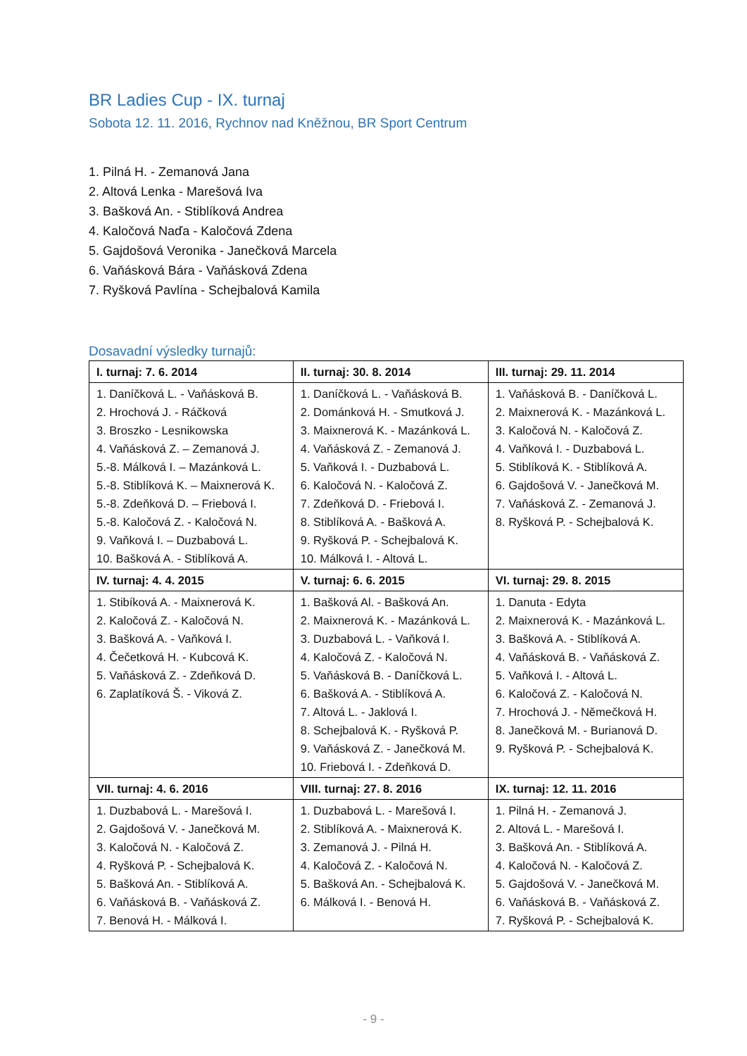BR Ladies Cup - IX. turnaj
Sobota 12. 11. 2016, Rychnov nad Kněžnou, BR Sport Centrum
1. Pilná H. - Zemanová Jana
2. Altová Lenka - Marešová Iva
3. Bašková An. - Stiblíková Andrea
4. Kaločová Naďa - Kaločová Zdena
5. Gajdošová Veronika - Janečková Marcela
6. Vaňásková Bára - Vaňásková Zdena
7. Ryšková Pavlína - Schejbalová Kamila
Dosavadní výsledky turnajů:
| I. turnaj: 7. 6. 2014 | II. turnaj: 30. 8. 2014 | III. turnaj: 29. 11. 2014 |
| --- | --- | --- |
| 1. Daníčková L. - Vaňásková B. 2. Hrochová J. - Ráčková 3. Broszko - Lesnikowska 4. Vaňásková Z. – Zemanová J. 5.-8. Málková I. – Mazánková L. 5.-8. Stiblíková K. – Maixnerová K. 5.-8. Zdeňková D. – Friebová I. 5.-8. Kaločová Z. - Kaločová N. 9. Vaňková I. – Duzbabová L. 10. Bašková A. - Stiblíková A. | 1. Daníčková L. - Vaňásková B. 2. Dománková H. - Smutková J. 3. Maixnerová K. - Mazánková L. 4. Vaňásková Z. - Zemanová J. 5. Vaňková I. - Duzbabová L. 6. Kaločová N. - Kaločová Z. 7. Zdeňková D. - Friebová I. 8. Stiblíková A. - Bašková A. 9. Ryšková P. - Schejbalová K. 10. Málková I. - Altová L. | 1. Vaňásková B. - Daníčková L. 2. Maixnerová K. - Mazánková L. 3. Kaločová N. - Kaločová Z. 4. Vaňková I. - Duzbabová L. 5. Stiblíková K. - Stiblíková A. 6. Gajdošová V. - Janečková M. 7. Vaňásková Z. - Zemanová J. 8. Ryšková P. - Schejbalová K. |
| IV. turnaj: 4. 4. 2015 | V. turnaj: 6. 6. 2015 | VI. turnaj: 29. 8. 2015 |
| 1. Stibíková A. - Maixnerová K. 2. Kaločová Z. - Kaločová N. 3. Bašková A. - Vaňková I. 4. Čečetková H. - Kubcová K. 5. Vaňásková Z. - Zdeňková D. 6. Zaplatíková Š. - Viková Z. | 1. Bašková Al. - Bašková An. 2. Maixnerová K. - Mazánková L. 3. Duzbabová L. - Vaňková I. 4. Kaločová Z. - Kaločová N. 5. Vaňásková B. - Daníčková L. 6. Bašková A. - Stiblíková A. 7. Altová L. - Jaklová I. 8. Schejbalová K. - Ryšková P. 9. Vaňásková Z. - Janečková M. 10. Friebová I. - Zdeňková D. | 1. Danuta - Edyta 2. Maixnerová K. - Mazánková L. 3. Bašková A. - Stiblíková A. 4. Vaňásková B. - Vaňásková Z. 5. Vaňková I. - Altová L. 6. Kaločová Z. - Kaločová N. 7. Hrochová J. - Němečková H. 8. Janečková M. - Burianová D. 9. Ryšková P. - Schejbalová K. |
| VII. turnaj: 4. 6. 2016 | VIII. turnaj: 27. 8. 2016 | IX. turnaj: 12. 11. 2016 |
| 1. Duzbabová L. - Marešová I. 2. Gajdošová V. - Janečková M. 3. Kaločová N. - Kaločová Z. 4. Ryšková P. - Schejbalová K. 5. Bašková An. - Stiblíková A. 6. Vaňásková B. - Vaňásková Z. 7. Benová H. - Málková I. | 1. Duzbabová L. - Marešová I. 2. Stiblíková A. - Maixnerová K. 3. Zemanová J. - Pilná H. 4. Kaločová Z. - Kaločová N. 5. Bašková An. - Schejbalová K. 6. Málková I. - Benová H. | 1. Pilná H. - Zemanová J. 2. Altová L. - Marešová I. 3. Bašková An. - Stiblíková A. 4. Kaločová N. - Kaločová Z. 5. Gajdošová V. - Janečková M. 6. Vaňásková B. - Vaňásková Z. 7. Ryšková P. - Schejbalová K. |
- 9 -